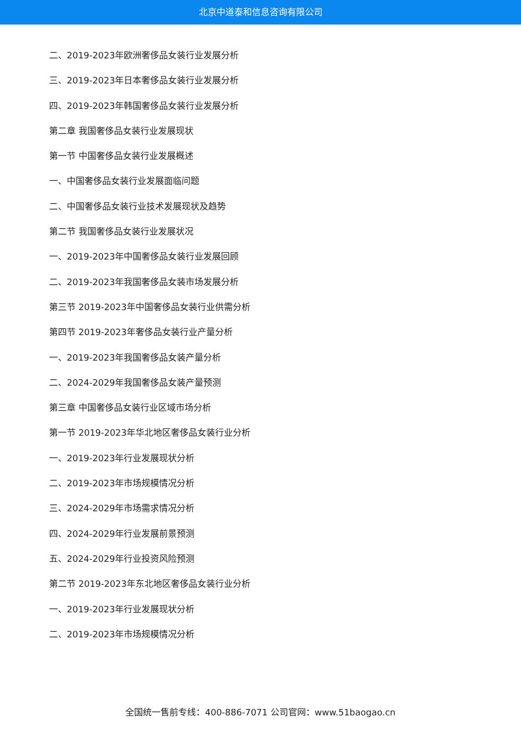北京中道泰和信息咨询有限公司
二、2019-2023年欧洲奢侈品女装行业发展分析
三、2019-2023年日本奢侈品女装行业发展分析
四、2019-2023年韩国奢侈品女装行业发展分析
第二章 我国奢侈品女装行业发展现状
第一节 中国奢侈品女装行业发展概述
一、中国奢侈品女装行业发展面临问题
二、中国奢侈品女装行业技术发展现状及趋势
第二节 我国奢侈品女装行业发展状况
一、2019-2023年中国奢侈品女装行业发展回顾
二、2019-2023年我国奢侈品女装市场发展分析
第三节 2019-2023年中国奢侈品女装行业供需分析
第四节 2019-2023年奢侈品女装行业产量分析
一、2019-2023年我国奢侈品女装产量分析
二、2024-2029年我国奢侈品女装产量预测
第三章 中国奢侈品女装行业区域市场分析
第一节 2019-2023年华北地区奢侈品女装行业分析
一、2019-2023年行业发展现状分析
二、2019-2023年市场规模情况分析
三、2024-2029年市场需求情况分析
四、2024-2029年行业发展前景预测
五、2024-2029年行业投资风险预测
第二节 2019-2023年东北地区奢侈品女装行业分析
一、2019-2023年行业发展现状分析
二、2019-2023年市场规模情况分析
全国统一售前专线：400-886-7071 公司官网：www.51baogao.cn